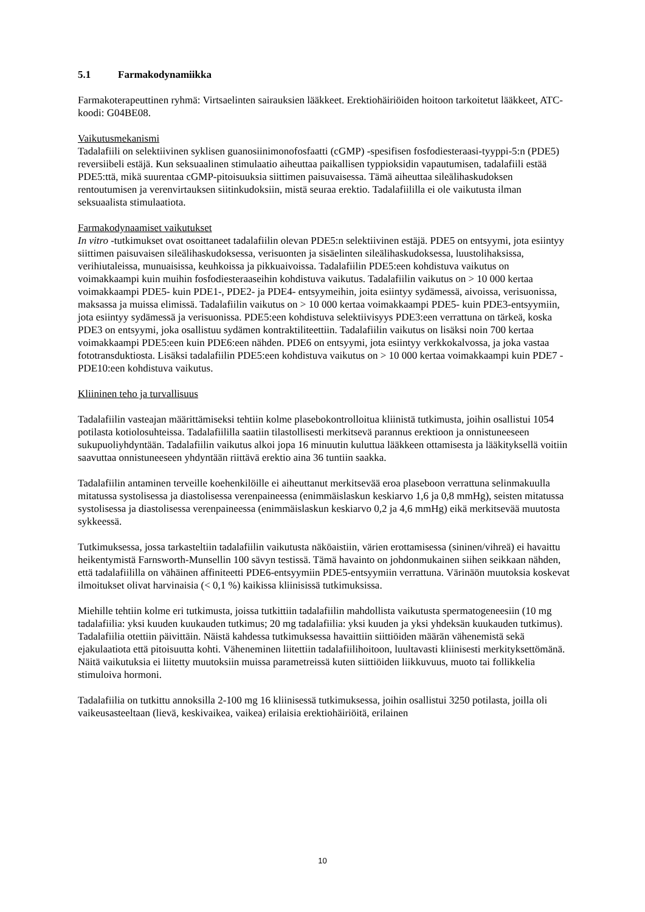5.1 Farmakodynamiikka
Farmakoterapeuttinen ryhmä: Virtsaelinten sairauksien lääkkeet. Erektiohäiriöiden hoitoon tarkoitetut lääkkeet, ATC-koodi: G04BE08.
Vaikutusmekanismi
Tadalafiili on selektiivinen syklisen guanosiinimonofosfaatti (cGMP) -spesifisen fosfodiesteraasi-tyyppi-5:n (PDE5) reversiibeli estäjä. Kun seksuaalinen stimulaatio aiheuttaa paikallisen typpioksidin vapautumisen, tadalafiili estää PDE5:ttä, mikä suurentaa cGMP-pitoisuuksia siittimen paisuvaisessa. Tämä aiheuttaa sileälihaskudoksen rentoutumisen ja verenvirtauksen siitinkudoksiin, mistä seuraa erektio. Tadalafiililla ei ole vaikutusta ilman seksuaalista stimulaatiota.
Farmakodynaamiset vaikutukset
In vitro -tutkimukset ovat osoittaneet tadalafiilin olevan PDE5:n selektiivinen estäjä. PDE5 on entsyymi, jota esiintyy siittimen paisuvaisen sileälihaskudoksessa, verisuonten ja sisäelinten sileälihaskudoksessa, luustolihaksissa, verihiutaleissa, munuaisissa, keuhkoissa ja pikkuaivoissa. Tadalafiilin PDE5:een kohdistuva vaikutus on voimakkaampi kuin muihin fosfodiesteraaseihin kohdistuva vaikutus. Tadalafiilin vaikutus on > 10 000 kertaa voimakkaampi PDE5- kuin PDE1-, PDE2- ja PDE4- entsyymeihin, joita esiintyy sydämessä, aivoissa, verisuonissa, maksassa ja muissa elimissä. Tadalafiilin vaikutus on > 10 000 kertaa voimakkaampi PDE5- kuin PDE3-entsyymiin, jota esiintyy sydämessä ja verisuonissa. PDE5:een kohdistuva selektiivisyys PDE3:een verrattuna on tärkeä, koska PDE3 on entsyymi, joka osallistuu sydämen kontraktiliteettiin. Tadalafiilin vaikutus on lisäksi noin 700 kertaa voimakkaampi PDE5:een kuin PDE6:een nähden. PDE6 on entsyymi, jota esiintyy verkkokalvossa, ja joka vastaa fototransduktiosta. Lisäksi tadalafiilin PDE5:een kohdistuva vaikutus on > 10 000 kertaa voimakkaampi kuin PDE7 - PDE10:een kohdistuva vaikutus.
Kliininen teho ja turvallisuus
Tadalafiilin vasteajan määrittämiseksi tehtiin kolme plasebokontrolloitua kliinistä tutkimusta, joihin osallistui 1054 potilasta kotiolosuhteissa. Tadalafiililla saatiin tilastollisesti merkitsevä parannus erektioon ja onnistuneeseen sukupuoliyhdyntään. Tadalafiilin vaikutus alkoi jopa 16 minuutin kuluttua lääkkeen ottamisesta ja lääkityksellä voitiin saavuttaa onnistuneeseen yhdyntään riittävä erektio aina 36 tuntiin saakka.
Tadalafiilin antaminen terveille koehenkilöille ei aiheuttanut merkitsevää eroa plaseboon verrattuna selinmakuulla mitatussa systolisessa ja diastolisessa verenpaineessa (enimmäislaskun keskiarvo 1,6 ja 0,8 mmHg), seisten mitatussa systolisessa ja diastolisessa verenpaineessa (enimmäislaskun keskiarvo 0,2 ja 4,6 mmHg) eikä merkitsevää muutosta sykkeessä.
Tutkimuksessa, jossa tarkasteltiin tadalafiilin vaikutusta näköaistiin, värien erottamisessa (sininen/vihreä) ei havaittu heikentymistä Farnsworth-Munsellin 100 sävyn testissä. Tämä havainto on johdonmukainen siihen seikkaan nähden, että tadalafiililla on vähäinen affiniteetti PDE6-entsyymiin PDE5-entsyymiin verrattuna. Värinäön muutoksia koskevat ilmoitukset olivat harvinaisia (< 0,1 %) kaikissa kliinisissä tutkimuksissa.
Miehille tehtiin kolme eri tutkimusta, joissa tutkittiin tadalafiilin mahdollista vaikutusta spermatogeneesiin (10 mg tadalafiilia: yksi kuuden kuukauden tutkimus; 20 mg tadalafiilia: yksi kuuden ja yksi yhdeksän kuukauden tutkimus). Tadalafiilia otettiin päivittäin. Näistä kahdessa tutkimuksessa havaittiin siittiöiden määrän vähenemistä sekä ejakulaatiota että pitoisuutta kohti. Väheneminen liitettiin tadalafiilihoitoon, luultavasti kliinisesti merkityksettömänä. Näitä vaikutuksia ei liitetty muutoksiin muissa parametreissä kuten siittiöiden liikkuvuus, muoto tai follikkelia stimuloiva hormoni.
Tadalafiilia on tutkittu annoksilla 2-100 mg 16 kliinisessä tutkimuksessa, joihin osallistui 3250 potilasta, joilla oli vaikeusasteeltaan (lievä, keskivaikea, vaikea) erilaisia erektiohäiriöitä, erilainen
10